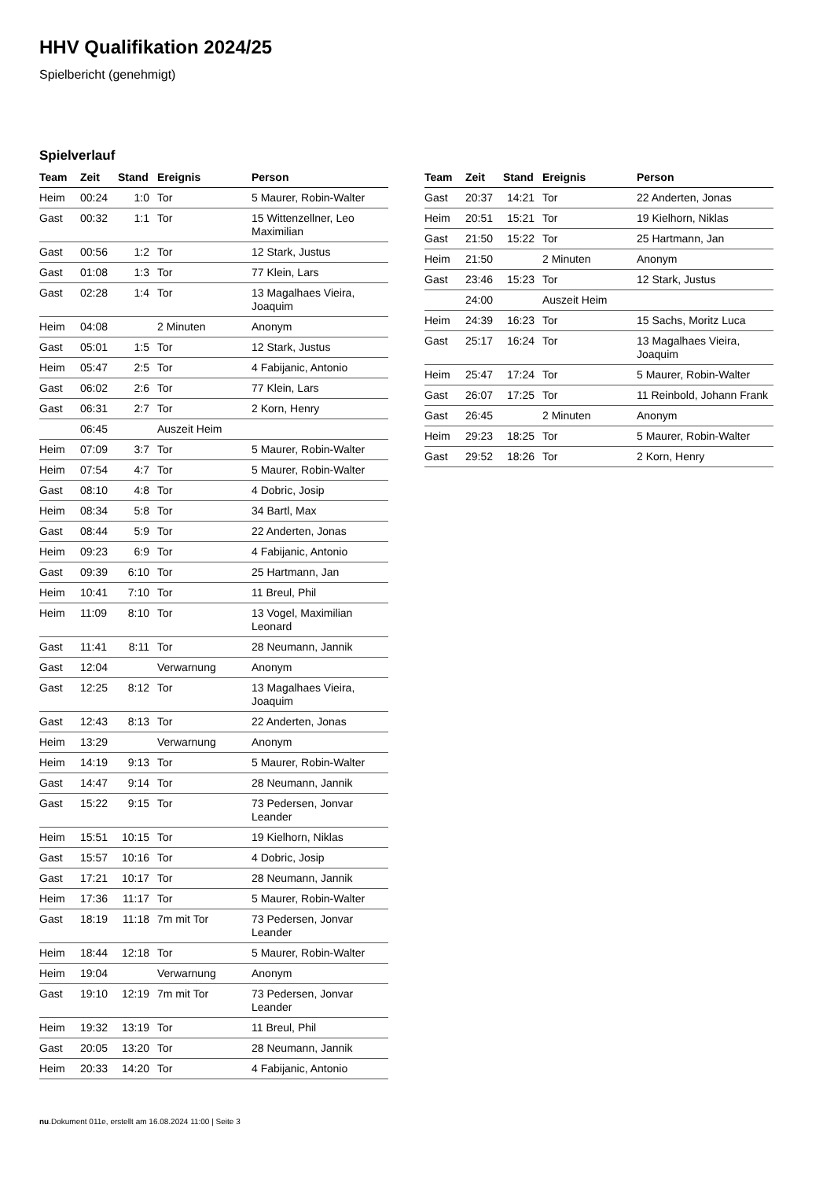HHV Qualifikation 2024/25
Spielbericht (genehmigt)
Spielverlauf
| Team | Zeit | Stand | Ereignis | Person |
| --- | --- | --- | --- | --- |
| Heim | 00:24 | 1:0 | Tor | 5 Maurer, Robin-Walter |
| Gast | 00:32 | 1:1 | Tor | 15 Wittenzellner, Leo Maximilian |
| Gast | 00:56 | 1:2 | Tor | 12 Stark, Justus |
| Gast | 01:08 | 1:3 | Tor | 77 Klein, Lars |
| Gast | 02:28 | 1:4 | Tor | 13 Magalhaes Vieira, Joaquim |
| Heim | 04:08 | | 2 Minuten | Anonym |
| Gast | 05:01 | 1:5 | Tor | 12 Stark, Justus |
| Heim | 05:47 | 2:5 | Tor | 4 Fabijanic, Antonio |
| Gast | 06:02 | 2:6 | Tor | 77 Klein, Lars |
| Gast | 06:31 | 2:7 | Tor | 2 Korn, Henry |
| | 06:45 | | Auszeit Heim | |
| Heim | 07:09 | 3:7 | Tor | 5 Maurer, Robin-Walter |
| Heim | 07:54 | 4:7 | Tor | 5 Maurer, Robin-Walter |
| Gast | 08:10 | 4:8 | Tor | 4 Dobric, Josip |
| Heim | 08:34 | 5:8 | Tor | 34 Bartl, Max |
| Gast | 08:44 | 5:9 | Tor | 22 Anderten, Jonas |
| Heim | 09:23 | 6:9 | Tor | 4 Fabijanic, Antonio |
| Gast | 09:39 | 6:10 | Tor | 25 Hartmann, Jan |
| Heim | 10:41 | 7:10 | Tor | 11 Breul, Phil |
| Heim | 11:09 | 8:10 | Tor | 13 Vogel, Maximilian Leonard |
| Gast | 11:41 | 8:11 | Tor | 28 Neumann, Jannik |
| Gast | 12:04 | | Verwarnung | Anonym |
| Gast | 12:25 | 8:12 | Tor | 13 Magalhaes Vieira, Joaquim |
| Gast | 12:43 | 8:13 | Tor | 22 Anderten, Jonas |
| Heim | 13:29 | | Verwarnung | Anonym |
| Heim | 14:19 | 9:13 | Tor | 5 Maurer, Robin-Walter |
| Gast | 14:47 | 9:14 | Tor | 28 Neumann, Jannik |
| Gast | 15:22 | 9:15 | Tor | 73 Pedersen, Jonvar Leander |
| Heim | 15:51 | 10:15 | Tor | 19 Kielhorn, Niklas |
| Gast | 15:57 | 10:16 | Tor | 4 Dobric, Josip |
| Gast | 17:21 | 10:17 | Tor | 28 Neumann, Jannik |
| Heim | 17:36 | 11:17 | Tor | 5 Maurer, Robin-Walter |
| Gast | 18:19 | 11:18 | 7m mit Tor | 73 Pedersen, Jonvar Leander |
| Heim | 18:44 | 12:18 | Tor | 5 Maurer, Robin-Walter |
| Heim | 19:04 | | Verwarnung | Anonym |
| Gast | 19:10 | 12:19 | 7m mit Tor | 73 Pedersen, Jonvar Leander |
| Heim | 19:32 | 13:19 | Tor | 11 Breul, Phil |
| Gast | 20:05 | 13:20 | Tor | 28 Neumann, Jannik |
| Heim | 20:33 | 14:20 | Tor | 4 Fabijanic, Antonio |
| Team | Zeit | Stand | Ereignis | Person |
| --- | --- | --- | --- | --- |
| Gast | 20:37 | 14:21 | Tor | 22 Anderten, Jonas |
| Heim | 20:51 | 15:21 | Tor | 19 Kielhorn, Niklas |
| Gast | 21:50 | 15:22 | Tor | 25 Hartmann, Jan |
| Heim | 21:50 | | 2 Minuten | Anonym |
| Gast | 23:46 | 15:23 | Tor | 12 Stark, Justus |
| | 24:00 | | Auszeit Heim | |
| Heim | 24:39 | 16:23 | Tor | 15 Sachs, Moritz Luca |
| Gast | 25:17 | 16:24 | Tor | 13 Magalhaes Vieira, Joaquim |
| Heim | 25:47 | 17:24 | Tor | 5 Maurer, Robin-Walter |
| Gast | 26:07 | 17:25 | Tor | 11 Reinbold, Johann Frank |
| Gast | 26:45 | | 2 Minuten | Anonym |
| Heim | 29:23 | 18:25 | Tor | 5 Maurer, Robin-Walter |
| Gast | 29:52 | 18:26 | Tor | 2 Korn, Henry |
nu.Dokument 011e, erstellt am 16.08.2024 11:00 | Seite 3